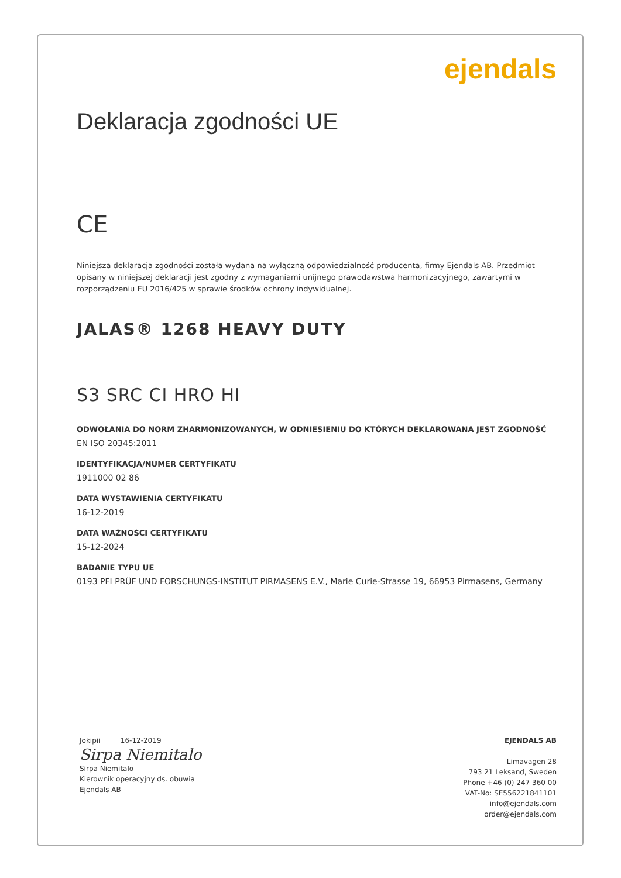ejendals
Deklaracja zgodności UE
CE
Niniejsza deklaracja zgodności została wydana na wyłączną odpowiedzialność producenta, firmy Ejendals AB. Przedmiot opisany w niniejszej deklaracji jest zgodny z wymaganiami unijnego prawodawstwa harmonizacyjnego, zawartymi w rozporządzeniu EU 2016/425 w sprawie środków ochrony indywidualnej.
JALAS® 1268 HEAVY DUTY
S3 SRC CI HRO HI
ODWOŁANIA DO NORM ZHARMONIZOWANYCH, W ODNIESIENIU DO KTÓRYCH DEKLAROWANA JEST ZGODNOŚĆ
EN ISO 20345:2011
IDENTYFIKACJA/NUMER CERTYFIKATU
1911000 02 86
DATA WYSTAWIENIA CERTYFIKATU
16-12-2019
DATA WAŻNOŚCI CERTYFIKATU
15-12-2024
BADANIE TYPU UE
0193 PFI PRÜF UND FORSCHUNGS-INSTITUT PIRMASENS E.V., Marie Curie-Strasse 19, 66953 Pirmasens, Germany
Jokipii 16-12-2019
Sirpa Niemitalo
Sirpa Niemitalo
Kierownik operacyjny ds. obuwia
Ejendals AB
EJENDALS AB
Limavägen 28
793 21 Leksand, Sweden
Phone +46 (0) 247 360 00
VAT-No: SE556221841101
info@ejendals.com
order@ejendals.com